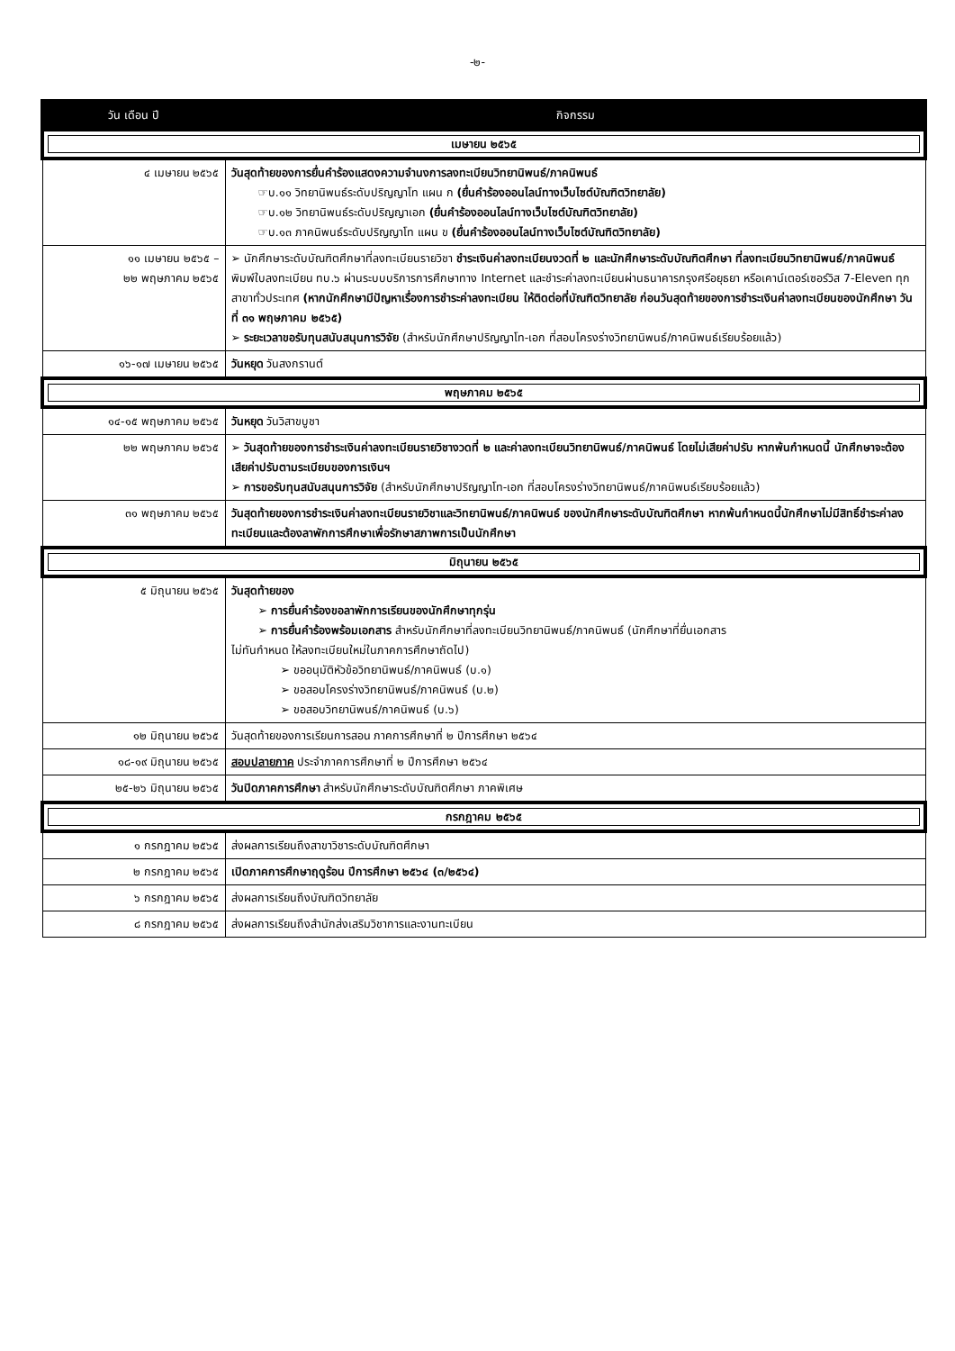-๒-
| วัน เดือน ปี | กิจกรรม |
| --- | --- |
| เมษายน ๒๕๖๕ | |
| ๔ เมษายน ๒๕๖๕ | วันสุดท้ายของการยื่นคำร้องแสดงความจำนงการลงทะเบียนวิทยานิพนธ์/ภาคนิพนธ์ ☞บ.๑๑ วิทยานิพนธ์ระดับปริญญาโท แผน ก (ยื่นคำร้องออนไลน์ทางเว็บไซต์บัณฑิตวิทยาลัย) ☞บ.๑๒ วิทยานิพนธ์ระดับปริญญาเอก (ยื่นคำร้องออนไลน์ทางเว็บไซต์บัณฑิตวิทยาลัย) ☞บ.๑๓ ภาคนิพนธ์ระดับปริญญาโท แผน ข (ยื่นคำร้องออนไลน์ทางเว็บไซต์บัณฑิตวิทยาลัย) |
| ๑๑ เมษายน ๒๕๖๕ – ๒๒ พฤษภาคม ๒๕๖๕ | ➢ นักศึกษาระดับบัณฑิตศึกษาที่ลงทะเบียนรายวิชา ชำระเงินค่าลงทะเบียนงวดที่ ๒ และนักศึกษาระดับบัณฑิตศึกษา ที่ลงทะเบียนวิทยานิพนธ์/ภาคนิพนธ์ พิมพ์ใบลงทะเบียน ทบ.๖ ผ่านระบบบริการการศึกษาทาง Internet และชำระค่าลงทะเบียนผ่านธนาคารกรุงศรีอยุธยา หรือเคาน์เตอร์เซอร์วิส 7-Eleven ทุกสาขาทั่วประเทศ (หากนักศึกษามีปัญหาเรื่องการชำระค่าลงทะเบียน ให้ติดต่อที่บัณฑิตวิทยาลัย ก่อนวันสุดท้ายของการชำระเงินค่าลงทะเบียนของนักศึกษา วันที่ ๓๑ พฤษภาคม ๒๕๖๕) ➢ ระยะเวลาขอรับทุนสนับสนุนการวิจัย (สำหรับนักศึกษาปริญญาโท-เอก ที่สอบโครงร่างวิทยานิพนธ์/ภาคนิพนธ์เรียบร้อยแล้ว) |
| ๑๖-๑๗ เมษายน ๒๕๖๕ | วันหยุด วันสงกรานต์ |
| พฤษภาคม ๒๕๖๕ | |
| ๑๔-๑๕ พฤษภาคม ๒๕๖๕ | วันหยุด วันวิสาขบูชา |
| ๒๒ พฤษภาคม ๒๕๖๕ | ➢ วันสุดท้ายของการชำระเงินค่าลงทะเบียนรายวิชางวดที่ ๒ และค่าลงทะเบียนวิทยานิพนธ์/ภาคนิพนธ์ โดยไม่เสียค่าปรับ หากพ้นกำหนดนี้ นักศึกษาจะต้องเสียค่าปรับตามระเบียบของการเงินฯ ➢ การขอรับทุนสนับสนุนการวิจัย (สำหรับนักศึกษาปริญญาโท-เอก ที่สอบโครงร่างวิทยานิพนธ์/ภาคนิพนธ์เรียบร้อยแล้ว) |
| ๓๑ พฤษภาคม ๒๕๖๕ | วันสุดท้ายของการชำระเงินค่าลงทะเบียนรายวิชาและวิทยานิพนธ์/ภาคนิพนธ์ ของนักศึกษาระดับบัณฑิตศึกษา หากพ้นกำหนดนี้นักศึกษาไม่มีสิทธิ์ชำระค่าลงทะเบียนและต้องลาพักการศึกษาเพื่อรักษาสภาพการเป็นนักศึกษา |
| มิถุนายน ๒๕๖๕ | |
| ๕ มิถุนายน ๒๕๖๕ | วันสุดท้ายของ ➢ การยื่นคำร้องขอลาพักการเรียนของนักศึกษาทุกรุ่น ➢ การยื่นคำร้องพร้อมเอกสาร สำหรับนักศึกษาที่ลงทะเบียนวิทยานิพนธ์/ภาคนิพนธ์ (นักศึกษาที่ยื่นเอกสาร ไม่ทันกำหนด ให้ลงทะเบียนใหม่ในภาคการศึกษาถัดไป) ➢ ขออนุมัติหัวข้อวิทยานิพนธ์/ภาคนิพนธ์ (บ.๑) ➢ ขอสอบโครงร่างวิทยานิพนธ์/ภาคนิพนธ์ (บ.๒) ➢ ขอสอบวิทยานิพนธ์/ภาคนิพนธ์ (บ.๖) |
| ๑๒ มิถุนายน ๒๕๖๕ | วันสุดท้ายของการเรียนการสอน ภาคการศึกษาที่ ๒ ปีการศึกษา ๒๕๖๔ |
| ๑๘-๑๙ มิถุนายน ๒๕๖๕ | สอบปลายภาค ประจำภาคการศึกษาที่ ๒ ปีการศึกษา ๒๕๖๔ |
| ๒๕-๒๖ มิถุนายน ๒๕๖๕ | วันปิดภาคการศึกษา สำหรับนักศึกษาระดับบัณฑิตศึกษา ภาคพิเศษ |
| กรกฎาคม ๒๕๖๕ | |
| ๑ กรกฎาคม ๒๕๖๕ | ส่งผลการเรียนถึงสาขาวิชาระดับบัณฑิตศึกษา |
| ๒ กรกฎาคม ๒๕๖๕ | เปิดภาคการศึกษาฤดูร้อน ปีการศึกษา ๒๕๖๔ (๓/๒๕๖๔) |
| ๖ กรกฎาคม ๒๕๖๕ | ส่งผลการเรียนถึงบัณฑิตวิทยาลัย |
| ๘ กรกฎาคม ๒๕๖๕ | ส่งผลการเรียนถึงสำนักส่งเสริมวิชาการและงานทะเบียน |